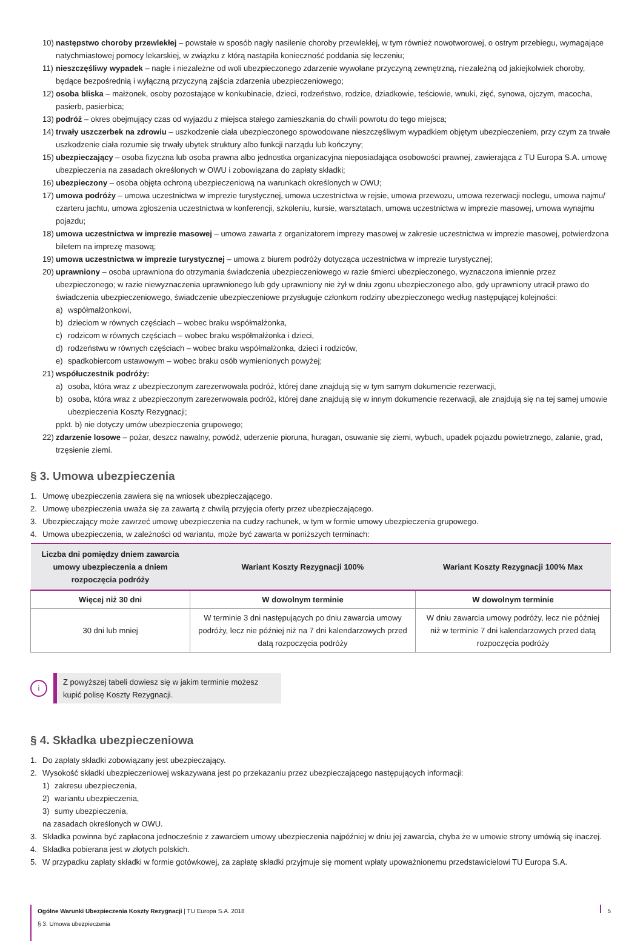10) następstwo choroby przewlekłej – powstałe w sposób nagły nasilenie choroby przewlekłej, w tym również nowotworowej, o ostrym przebiegu, wymagające natychmiastowej pomocy lekarskiej, w związku z którą nastąpiła konieczność poddania się leczeniu;
11) nieszczęśliwy wypadek – nagłe i niezależne od woli ubezpieczonego zdarzenie wywołane przyczyną zewnętrzną, niezależną od jakiejkolwiek choroby, będące bezpośrednią i wyłączną przyczyną zajścia zdarzenia ubezpieczeniowego;
12) osoba bliska – małżonek, osoby pozostające w konkubinacie, dzieci, rodzeństwo, rodzice, dziadkowie, teściowie, wnuki, zięć, synowa, ojczym, macocha, pasierb, pasierbica;
13) podróż – okres obejmujący czas od wyjazdu z miejsca stałego zamieszkania do chwili powrotu do tego miejsca;
14) trwały uszczerbek na zdrowiu – uszkodzenie ciała ubezpieczonego spowodowane nieszczęśliwym wypadkiem objętym ubezpieczeniem, przy czym za trwałe uszkodzenie ciała rozumie się trwały ubytek struktury albo funkcji narządu lub kończyny;
15) ubezpieczający – osoba fizyczna lub osoba prawna albo jednostka organizacyjna nieposiadająca osobowości prawnej, zawierająca z TU Europa S.A. umowę ubezpieczenia na zasadach określonych w OWU i zobowiązana do zapłaty składki;
16) ubezpieczony – osoba objęta ochroną ubezpieczeniową na warunkach określonych w OWU;
17) umowa podróży – umowa uczestnictwa w imprezie turystycznej, umowa uczestnictwa w rejsie, umowa przewozu, umowa rezerwacji noclegu, umowa najmu/ czarteru jachtu, umowa zgłoszenia uczestnictwa w konferencji, szkoleniu, kursie, warsztatach, umowa uczestnictwa w imprezie masowej, umowa wynajmu pojazdu;
18) umowa uczestnictwa w imprezie masowej – umowa zawarta z organizatorem imprezy masowej w zakresie uczestnictwa w imprezie masowej, potwierdzona biletem na imprezę masową;
19) umowa uczestnictwa w imprezie turystycznej – umowa z biurem podróży dotycząca uczestnictwa w imprezie turystycznej;
20) uprawniony – osoba uprawniona do otrzymania świadczenia ubezpieczeniowego w razie śmierci ubezpieczonego, wyznaczona imiennie przez ubezpieczonego; w razie niewyznaczenia uprawnionego lub gdy uprawniony nie żył w dniu zgonu ubezpieczonego albo, gdy uprawniony utracił prawo do świadczenia ubezpieczeniowego, świadczenie ubezpieczeniowe przysługuje członkom rodziny ubezpieczonego według następującej kolejności:
a) współmałżonkowi,
b) dzieciom w równych częściach – wobec braku współmałżonka,
c) rodzicom w równych częściach – wobec braku współmałżonka i dzieci,
d) rodzeństwu w równych częściach – wobec braku współmałżonka, dzieci i rodziców,
e) spadkobiercom ustawowym – wobec braku osób wymienionych powyżej;
21) współuczestnik podróży:
a) osoba, która wraz z ubezpieczonym zarezerwowała podróż, której dane znajdują się w tym samym dokumencie rezerwacji,
b) osoba, która wraz z ubezpieczonym zarezerwowała podróż, której dane znajdują się w innym dokumencie rezerwacji, ale znajdują się na tej samej umowie ubezpieczenia Koszty Rezygnacji;
ppkt. b) nie dotyczy umów ubezpieczenia grupowego;
22) zdarzenie losowe – pożar, deszcz nawalny, powódź, uderzenie pioruna, huragan, osuwanie się ziemi, wybuch, upadek pojazdu powietrznego, zalanie, grad, trzęsienie ziemi.
§ 3. Umowa ubezpieczenia
1. Umowę ubezpieczenia zawiera się na wniosek ubezpieczającego.
2. Umowę ubezpieczenia uważa się za zawartą z chwilą przyjęcia oferty przez ubezpieczającego.
3. Ubezpieczający może zawrzeć umowę ubezpieczenia na cudzy rachunek, w tym w formie umowy ubezpieczenia grupowego.
4. Umowa ubezpieczenia, w zależności od wariantu, może być zawarta w poniższych terminach:
| Liczba dni pomiędzy dniem zawarcia umowy ubezpieczenia a dniem rozpoczęcia podróży | Wariant Koszty Rezygnacji 100% | Wariant Koszty Rezygnacji 100% Max |
| --- | --- | --- |
| Więcej niż 30 dni | W dowolnym terminie | W dowolnym terminie |
| 30 dni lub mniej | W terminie 3 dni następujących po dniu zawarcia umowy podróży, lecz nie później niż na 7 dni kalendarzowych przed datą rozpoczęcia podróży | W dniu zawarcia umowy podróży, lecz nie później niż w terminie 7 dni kalendarzowych przed datą rozpoczęcia podróży |
i
Z powyższej tabeli dowiesz się w jakim terminie możesz kupić polisę Koszty Rezygnacji.
§ 4. Składka ubezpieczeniowa
1. Do zapłaty składki zobowiązany jest ubezpieczający.
2. Wysokość składki ubezpieczeniowej wskazywana jest po przekazaniu przez ubezpieczającego następujących informacji:
1) zakresu ubezpieczenia,
2) wariantu ubezpieczenia,
3) sumy ubezpieczenia,
na zasadach określonych w OWU.
3. Składka powinna być zapłacona jednocześnie z zawarciem umowy ubezpieczenia najpóźniej w dniu jej zawarcia, chyba że w umowie strony umówią się inaczej.
4. Składka pobierana jest w złotych polskich.
5. W przypadku zapłaty składki w formie gotówkowej, za zapłatę składki przyjmuje się moment wpłaty upoważnionemu przedstawicielowi TU Europa S.A.
Ogólne Warunki Ubezpieczenia Koszty Rezygnacji | TU Europa S.A. 2018
§ 3. Umowa ubezpieczenia
5